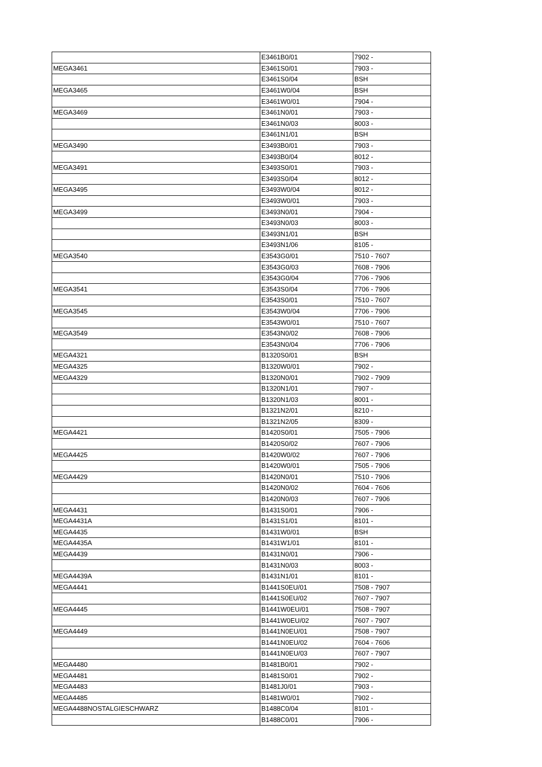| | E3461B0/01 | 7902 - |
| MEGA3461 | E3461S0/01 | 7903 - |
| | E3461S0/04 | BSH |
| MEGA3465 | E3461W0/04 | BSH |
| | E3461W0/01 | 7904 - |
| MEGA3469 | E3461N0/01 | 7903 - |
| | E3461N0/03 | 8003 - |
| | E3461N1/01 | BSH |
| MEGA3490 | E3493B0/01 | 7903 - |
| | E3493B0/04 | 8012 - |
| MEGA3491 | E3493S0/01 | 7903 - |
| | E3493S0/04 | 8012 - |
| MEGA3495 | E3493W0/04 | 8012 - |
| | E3493W0/01 | 7903 - |
| MEGA3499 | E3493N0/01 | 7904 - |
| | E3493N0/03 | 8003 - |
| | E3493N1/01 | BSH |
| | E3493N1/06 | 8105 - |
| MEGA3540 | E3543G0/01 | 7510 - 7607 |
| | E3543G0/03 | 7608 - 7906 |
| | E3543G0/04 | 7706 - 7906 |
| MEGA3541 | E3543S0/04 | 7706 - 7906 |
| | E3543S0/01 | 7510 - 7607 |
| MEGA3545 | E3543W0/04 | 7706 - 7906 |
| | E3543W0/01 | 7510 - 7607 |
| MEGA3549 | E3543N0/02 | 7608 - 7906 |
| | E3543N0/04 | 7706 - 7906 |
| MEGA4321 | B1320S0/01 | BSH |
| MEGA4325 | B1320W0/01 | 7902 - |
| MEGA4329 | B1320N0/01 | 7902 - 7909 |
| | B1320N1/01 | 7907 - |
| | B1320N1/03 | 8001 - |
| | B1321N2/01 | 8210 - |
| | B1321N2/05 | 8309 - |
| MEGA4421 | B1420S0/01 | 7505 - 7906 |
| | B1420S0/02 | 7607 - 7906 |
| MEGA4425 | B1420W0/02 | 7607 - 7906 |
| | B1420W0/01 | 7505 - 7906 |
| MEGA4429 | B1420N0/01 | 7510 - 7906 |
| | B1420N0/02 | 7604 - 7606 |
| | B1420N0/03 | 7607 - 7906 |
| MEGA4431 | B1431S0/01 | 7906 - |
| MEGA4431A | B1431S1/01 | 8101 - |
| MEGA4435 | B1431W0/01 | BSH |
| MEGA4435A | B1431W1/01 | 8101 - |
| MEGA4439 | B1431N0/01 | 7906 - |
| | B1431N0/03 | 8003 - |
| MEGA4439A | B1431N1/01 | 8101 - |
| MEGA4441 | B1441S0EU/01 | 7508 - 7907 |
| | B1441S0EU/02 | 7607 - 7907 |
| MEGA4445 | B1441W0EU/01 | 7508 - 7907 |
| | B1441W0EU/02 | 7607 - 7907 |
| MEGA4449 | B1441N0EU/01 | 7508 - 7907 |
| | B1441N0EU/02 | 7604 - 7606 |
| | B1441N0EU/03 | 7607 - 7907 |
| MEGA4480 | B1481B0/01 | 7902 - |
| MEGA4481 | B1481S0/01 | 7902 - |
| MEGA4483 | B1481J0/01 | 7903 - |
| MEGA4485 | B1481W0/01 | 7902 - |
| MEGA4488NOSTALGIESCHWARZ | B1488C0/04 | 8101 - |
| | B1488C0/01 | 7906 - |